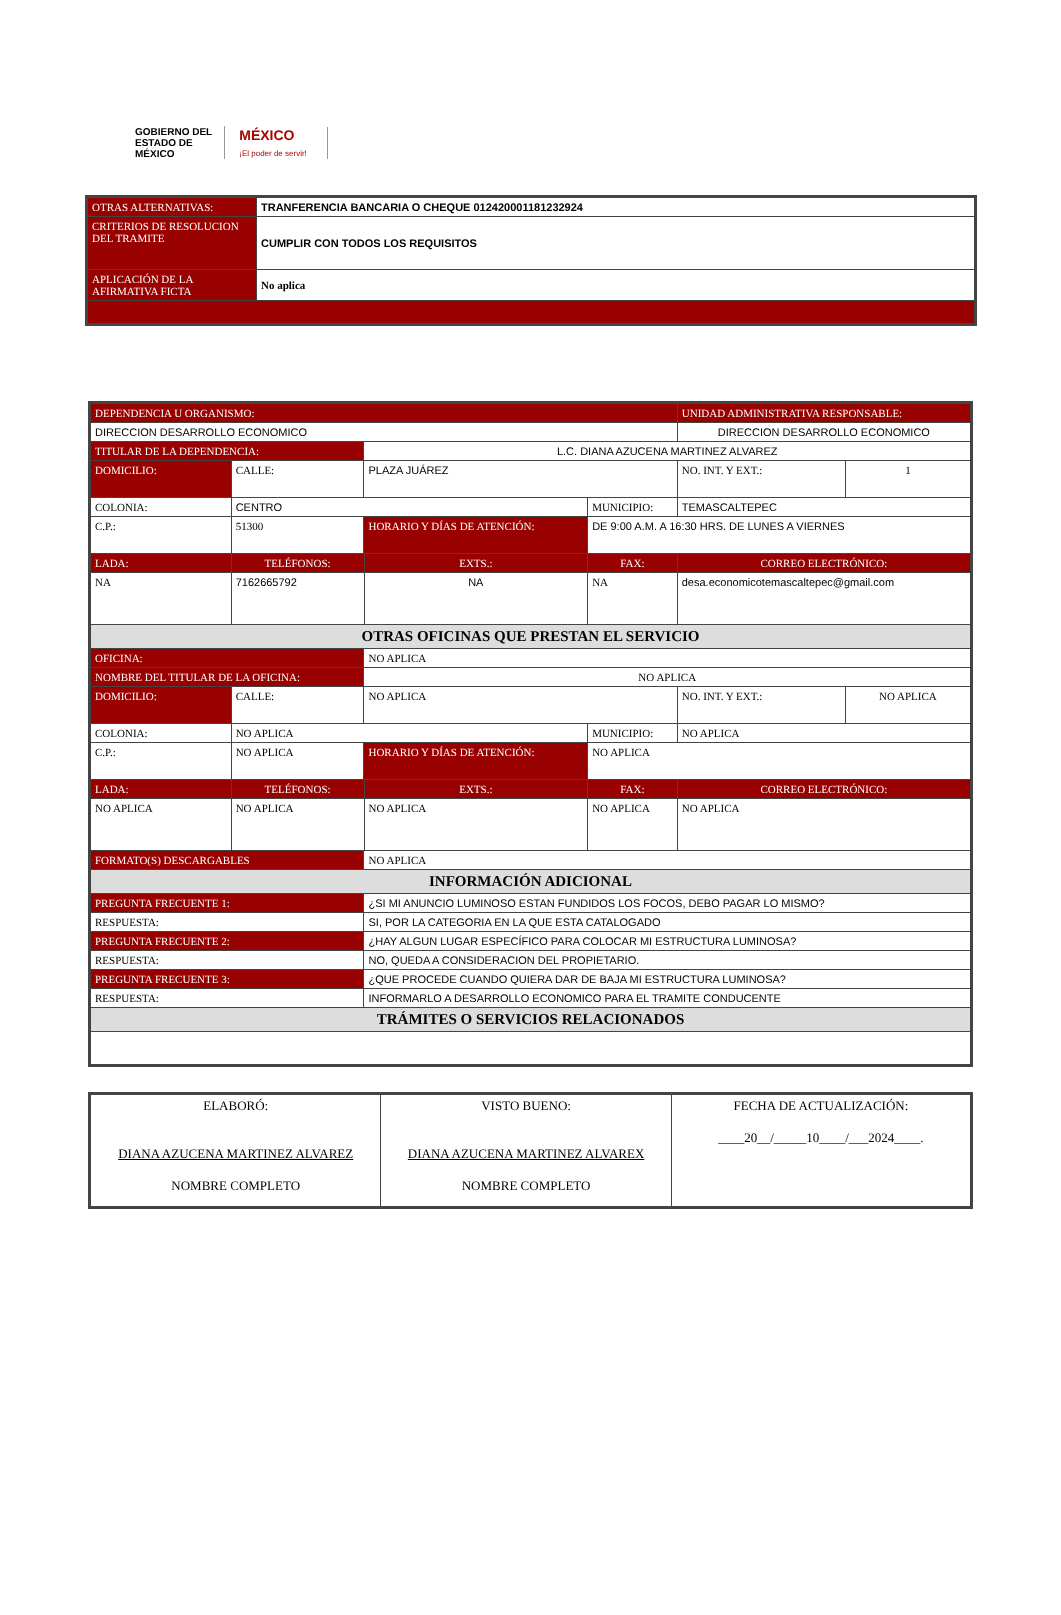GOBIERNO DEL
ESTADO DE
MÉXICO
MÉXICO
¡El poder de servir!
| OTRAS ALTERNATIVAS: | TRANFERENCIA BANCARIA O CHEQUE 012420001181232924 |
| CRITERIOS DE RESOLUCION DEL TRAMITE | CUMPLIR CON TODOS LOS REQUISITOS |
| APLICACIÓN DE LA AFIRMATIVA FICTA | No aplica |
| DEPENDENCIA U ORGANISMO: | | | | | | UNIDAD ADMINISTRATIVA RESPONSABLE: | | |
| --- | --- | --- | --- | --- | --- | --- | --- | --- |
| DIRECCION DESARROLLO ECONOMICO | | | | | | DIRECCION DESARROLLO ECONOMICO | | |
| TITULAR DE LA DEPENDENCIA: | | | L.C. DIANA AZUCENA MARTINEZ ALVAREZ | | | | | |
| DOMICILIO: | CALLE: | PLAZA JUÁREZ | | | | | NO. INT. Y EXT.: | 1 |
| COLONIA: | CENTRO | | | | MUNICIPIO: | TEMASCALTEPEC | | |
| C.P.: | 51300 | | HORARIO Y DÍAS DE ATENCIÓN: | | DE 9:00 A.M. A 16:30 HRS. DE LUNES A VIERNES | | | |
| LADA: | TELÉFONOS: | | | EXTS.: | FAX: | | CORREO ELECTRÓNICO: | |
| NA | 7162665792 | | | NA | NA | | desa.economicotemascaltepec@gmail.com | |
| OTRAS OFICINAS QUE PRESTAN EL SERVICIO | | | | | | | | |
| OFICINA: | | NO APLICA | | | | | | |
| NOMBRE DEL TITULAR DE LA OFICINA: | | | NO APLICA | | | | | |
| DOMICILIO: | CALLE: | NO APLICA | | | | | NO. INT. Y EXT.: | NO APLICA |
| COLONIA: | NO APLICA | | | | MUNICIPIO: | NO APLICA | | |
| C.P.: | NO APLICA | | HORARIO Y DÍAS DE ATENCIÓN: | | NO APLICA | | | |
| LADA: | TELÉFONOS: | | | EXTS.: | FAX: | | CORREO ELECTRÓNICO: | |
| NO APLICA | NO APLICA | | | NO APLICA | NO APLICA | | NO APLICA | |
| FORMATO(S) DESCARGABLES | | | NO APLICA | | | | | |
| INFORMACIÓN ADICIONAL | | | | | | | | |
| PREGUNTA FRECUENTE 1: | | | ¿SI MI ANUNCIO LUMINOSO ESTAN FUNDIDOS LOS FOCOS, DEBO PAGAR LO MISMO? | | | | | |
| RESPUESTA: | | | SI, POR LA CATEGORIA EN LA QUE ESTA CATALOGADO | | | | | |
| PREGUNTA FRECUENTE 2: | | | ¿HAY ALGUN LUGAR ESPECÍFICO PARA COLOCAR MI ESTRUCTURA LUMINOSA? | | | | | |
| RESPUESTA: | | | NO, QUEDA A CONSIDERACION DEL PROPIETARIO. | | | | | |
| PREGUNTA FRECUENTE 3: | | | ¿QUE PROCEDE CUANDO QUIERA DAR DE BAJA MI ESTRUCTURA LUMINOSA? | | | | | |
| RESPUESTA: | | | INFORMARLO A DESARROLLO ECONOMICO PARA EL TRAMITE CONDUCENTE | | | | | |
| TRÁMITES O SERVICIOS RELACIONADOS | | | | | | | | |
| ELABORÓ: DIANA AZUCENA MARTINEZ ALVAREZ NOMBRE COMPLETO | VISTO BUENO: DIANA AZUCENA MARTINEZ ALVAREX NOMBRE COMPLETO | FECHA DE ACTUALIZACIÓN: ____20__/_____10____/___2024____. |